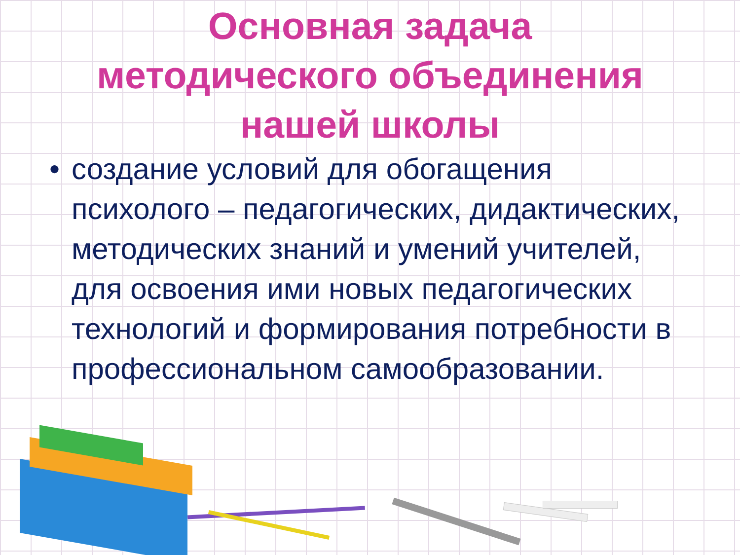Основная задача
методического объединения
нашей школы
• создание условий для обогащения психолого – педагогических, дидактических, методических знаний и умений учителей, для освоения ими новых педагогических технологий и формирования потребности в профессиональном самообразовании.